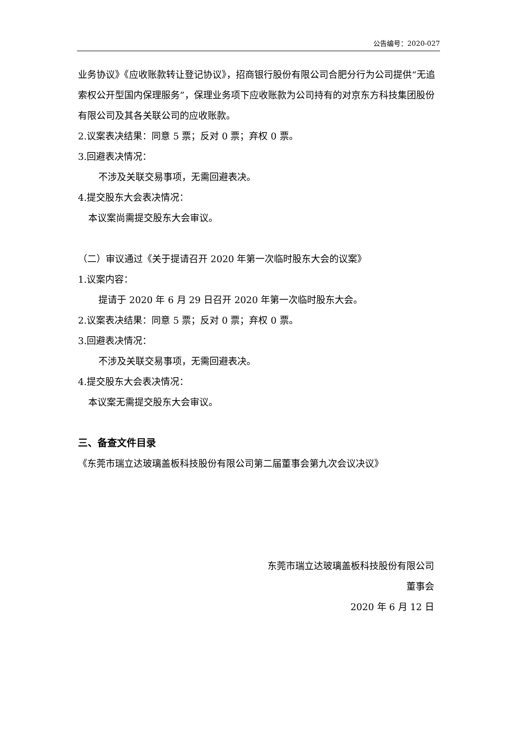公告编号：2020-027
业务协议》《应收账款转让登记协议》，招商银行股份有限公司合肥分行为公司提供“无追索权公开型国内保理服务”，保理业务项下应收账款为公司持有的对京东方科技集团股份有限公司及其各关联公司的应收账款。
2.议案表决结果：同意 5 票；反对 0 票；弃权 0 票。
3.回避表决情况：
不涉及关联交易事项，无需回避表决。
4.提交股东大会表决情况：
本议案尚需提交股东大会审议。
（二）审议通过《关于提请召开 2020 年第一次临时股东大会的议案》
1.议案内容：
提请于 2020 年 6 月 29 日召开 2020 年第一次临时股东大会。
2.议案表决结果：同意 5 票；反对 0 票；弃权 0 票。
3.回避表决情况：
不涉及关联交易事项，无需回避表决。
4.提交股东大会表决情况：
本议案无需提交股东大会审议。
三、备查文件目录
《东莞市瑞立达玻璃盖板科技股份有限公司第二届董事会第九次会议决议》
东莞市瑞立达玻璃盖板科技股份有限公司
董事会
2020 年 6 月 12 日